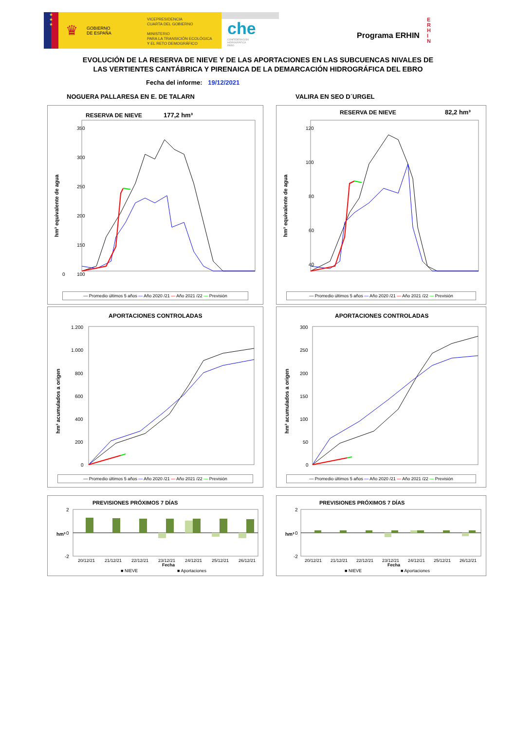★
★
★
♛ GOBIERNO
DE ESPAÑA
VICEPRESIDENCIA
CUARTA DEL GOBIERNO
MINISTERIO
PARA LA TRANSICIÓN ECOLÓGICA
Y EL RETO DEMOGRÁFICO
che
CONFEDERACIÓN
HIDROGRÁFICA
EBRO
Programa ERHIN
E
R
H
I
N
EVOLUCIÓN DE LA RESERVA DE NIEVE Y DE LAS APORTACIONES EN LAS SUBCUENCAS NIVALES DE
LAS VERTIENTES CANTÁBRICA Y PIRENAICA DE LA DEMARCACIÓN HIDROGRÁFICA DEL EBRO
Fecha del informe: 19/12/2021
NOGUERA PALLARESA EN E. DE TALARN
RESERVA DE NIEVE
177,2 hm³
hm³ equivalente de agua
350
300
250
200
150
100
0
— Promedio últimos 5 años — Año 2020 /21 — Año 2021 /22 — Previsión
APORTACIONES CONTROLADAS
hm³ acumulados a origen
1.200
1.000
800
600
400
200
0
— Promedio últimos 5 años — Año 2020 /21 — Año 2021 /22 — Previsión
PREVISIONES PRÓXIMOS 7 DÍAS
hm³
2
0
-2
20/12/21
21/12/21
22/12/21
23/12/21
24/12/21
25/12/21
26/12/21
Fecha
■ NIEVE
■ Aportaciones
VALIRA EN SEO D´URGEL
RESERVA DE NIEVE
82,2 hm³
hm³ equivalente de agua
120
100
80
60
40
— Promedio últimos 5 años — Año 2020 /21 — Año 2021 /22 — Previsión
APORTACIONES CONTROLADAS
hm³ acumulados a origen
300
250
200
150
100
50
0
— Promedio últimos 5 años — Año 2020 /21 — Año 2021 /22 — Previsión
PREVISIONES PRÓXIMOS 7 DÍAS
hm³
2
0
-2
20/12/21
21/12/21
22/12/21
23/12/21
24/12/21
25/12/21
26/12/21
Fecha
■ NIEVE
■ Aportaciones